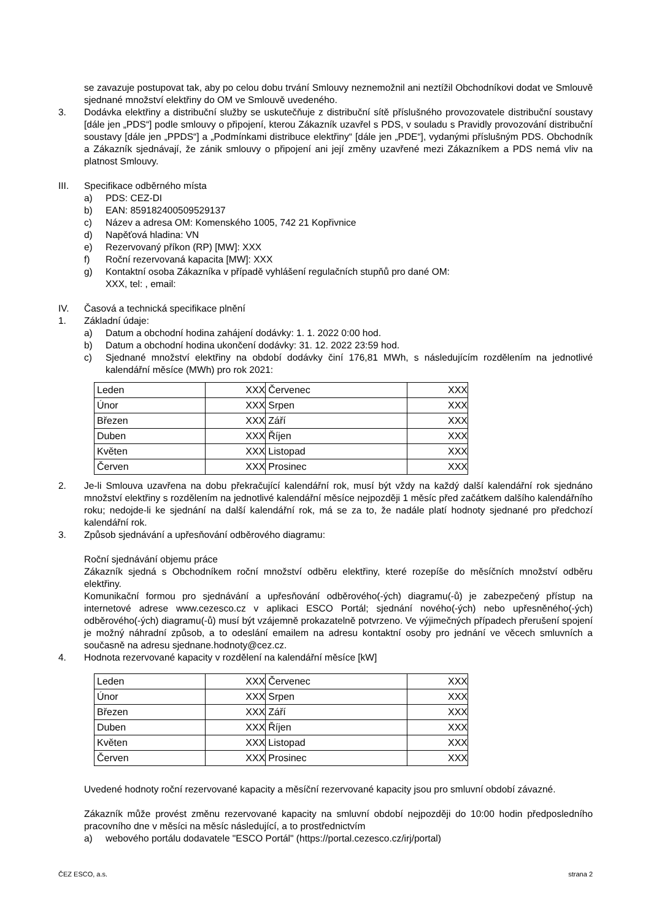se zavazuje postupovat tak, aby po celou dobu trvání Smlouvy neznemožnil ani neztížil Obchodníkovi dodat ve Smlouvě sjednané množství elektřiny do OM ve Smlouvě uvedeného.
3. Dodávka elektřiny a distribuční služby se uskutečňuje z distribuční sítě příslušného provozovatele distribuční soustavy [dále jen „PDS“] podle smlouvy o připojení, kterou Zákazník uzavřel s PDS, v souladu s Pravidly provozování distribuční soustavy [dále jen „PPDS“] a „Podmínkami distribuce elektřiny“ [dále jen „PDE“], vydanými příslušným PDS. Obchodník a Zákazník sjednávají, že zánik smlouvy o připojení ani její změny uzavřené mezi Zákazníkem a PDS nemá vliv na platnost Smlouvy.
III. Specifikace odběrného místa
a) PDS: CEZ-DI
b) EAN: 859182400509529137
c) Název a adresa OM: Komenského 1005, 742 21 Kopřivnice
d) Napěťová hladina: VN
e) Rezervovaný příkon (RP) [MW]: XXX
f) Roční rezervovaná kapacita [MW]: XXX
g) Kontaktní osoba Zákazníka v případě vyhlášení regulačních stupňů pro dané OM:
XXX, tel: , email:
IV. Časová a technická specifikace plnění
1. Základní údaje:
a) Datum a obchodní hodina zahájení dodávky: 1. 1. 2022 0:00 hod.
b) Datum a obchodní hodina ukončení dodávky: 31. 12. 2022 23:59 hod.
c) Sjednané množství elektřiny na období dodávky činí 176,81 MWh, s následujícím rozdělením na jednotlivé kalendářní měsíce (MWh) pro rok 2021:
| Leden | XXX | Červenec | XXX |
| Únor | XXX | Srpen | XXX |
| Březen | XXX | Září | XXX |
| Duben | XXX | Říjen | XXX |
| Květen | XXX | Listopad | XXX |
| Červen | XXX | Prosinec | XXX |
2. Je-li Smlouva uzavřena na dobu překračující kalendářní rok, musí být vždy na každý další kalendářní rok sjednáno množství elektřiny s rozdělením na jednotlivé kalendářní měsíce nejpozději 1 měsíc před začátkem dalšího kalendářního roku; nedojde-li ke sjednání na další kalendářní rok, má se za to, že nadále platí hodnoty sjednané pro předchozí kalendářní rok.
3. Způsob sjednávání a upřesňování odběrového diagramu:
Roční sjednávání objemu práce
Zákazník sjedná s Obchodníkem roční množství odběru elektřiny, které rozepíše do měsíčních množství odběru elektřiny.
Komunikační formou pro sjednávání a upřesňování odběrového(-ých) diagramu(-ů) je zabezpečený přístup na internetové adrese www.cezesco.cz v aplikaci ESCO Portál; sjednání nového(-ých) nebo upřesněného(-ých) odběrového(-ých) diagramu(-ů) musí být vzájemně prokazatelně potvrzeno. Ve výjimečných případech přerušení spojení je možný náhradní způsob, a to odeslání emailem na adresu kontaktní osoby pro jednání ve věcech smluvních a současně na adresu sjednane.hodnoty@cez.cz.
4. Hodnota rezervované kapacity v rozdělení na kalendářní měsíce [kW]
| Leden | XXX | Červenec | XXX |
| Únor | XXX | Srpen | XXX |
| Březen | XXX | Září | XXX |
| Duben | XXX | Říjen | XXX |
| Květen | XXX | Listopad | XXX |
| Červen | XXX | Prosinec | XXX |
Uvedené hodnoty roční rezervované kapacity a měsíční rezervované kapacity jsou pro smluvní období závazné.
Zákazník může provést změnu rezervované kapacity na smluvní období nejpozději do 10:00 hodin předposledního pracovního dne v měsíci na měsíc následující, a to prostřednictvím
a) webového portálu dodavatele "ESCO Portál" (https://portal.cezesco.cz/irj/portal)
ČEZ ESCO, a.s. strana 2